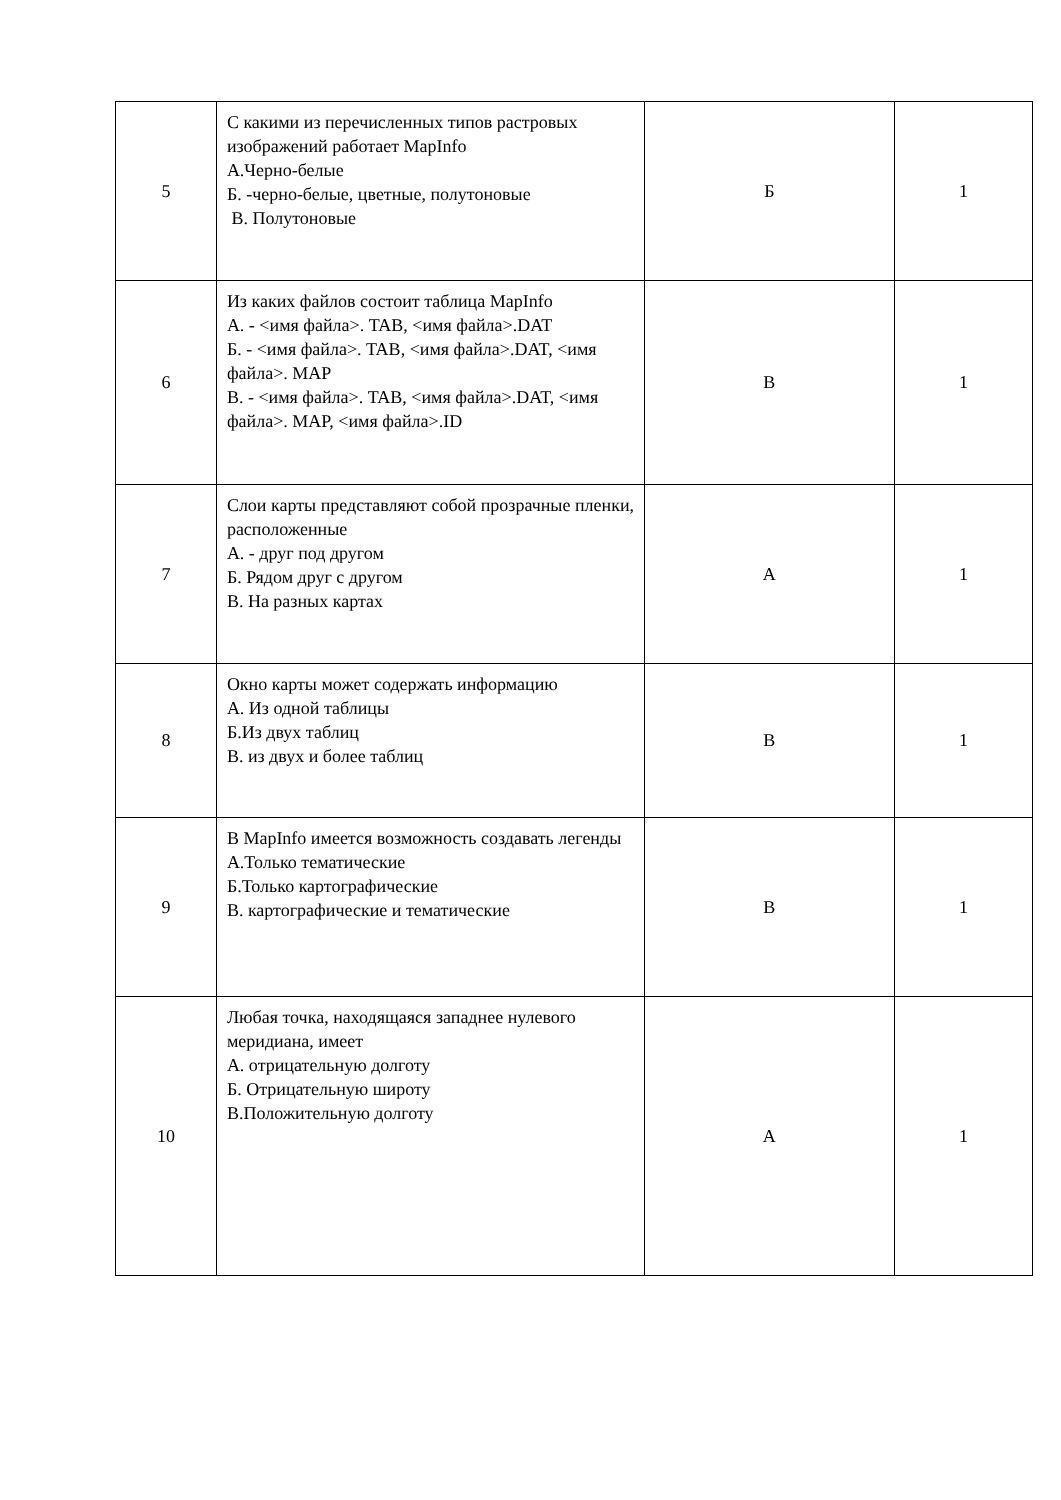| 5 | С какими из перечисленных типов растровых изображений работает MapInfo А.Черно-белые Б. -черно-белые, цветные, полутоновые В. Полутоновые | Б | 1 |
| 6 | Из каких файлов состоит таблица MapInfo А. - <имя файла>. TAB, <имя файла>.DAT Б. - <имя файла>. TAB, <имя файла>.DAT, <имя файла>. MAP В. - <имя файла>. TAB, <имя файла>.DAT, <имя файла>. MAP, <имя файла>.ID | В | 1 |
| 7 | Слои карты представляют собой прозрачные пленки, расположенные А. - друг под другом Б. Рядом друг с другом В. На разных картах | А | 1 |
| 8 | Окно карты может содержать информацию А. Из одной таблицы Б.Из двух таблиц В. из двух и более таблиц | В | 1 |
| 9 | В MapInfo имеется возможность создавать легенды А.Только тематические Б.Только картографические В. картографические и тематические | В | 1 |
| 10 | Любая точка, находящаяся западнее нулевого меридиана, имеет А. отрицательную долготу Б. Отрицательную широту В.Положительную долготу | А | 1 |